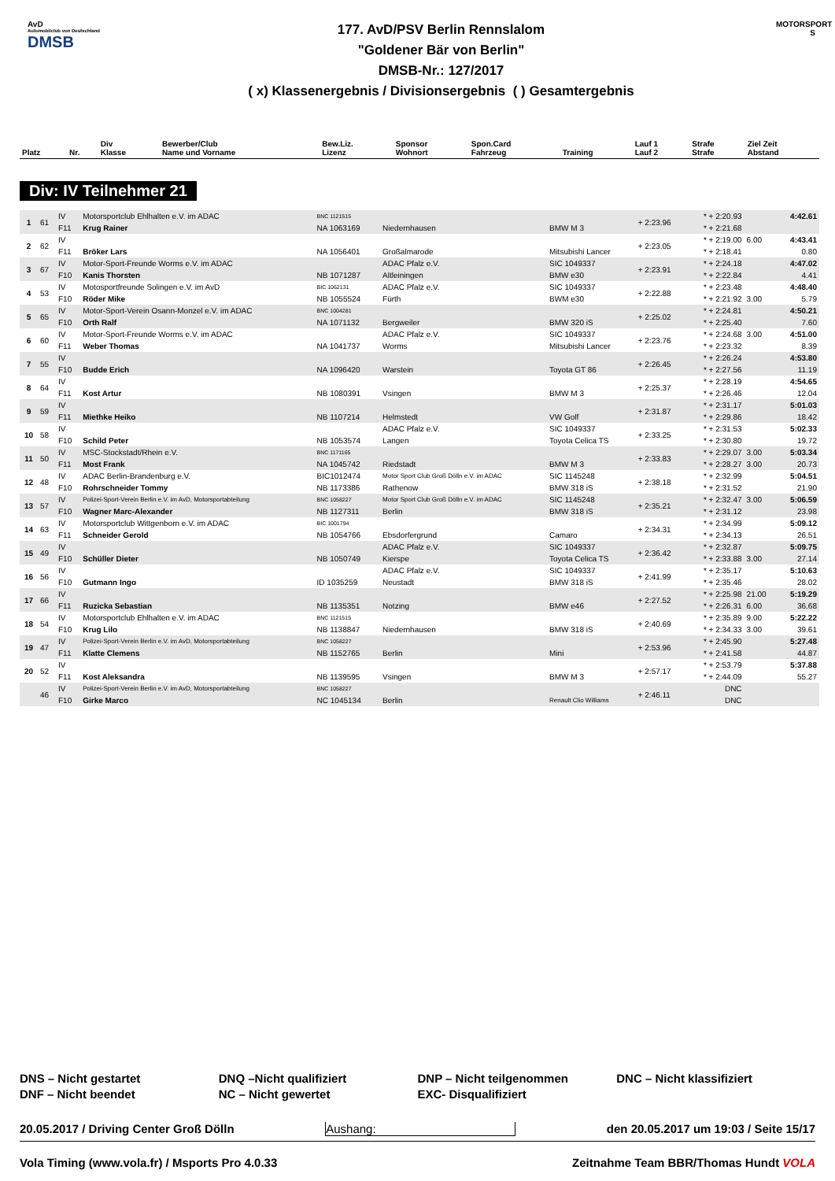AvD
Automobilclub von Deutschland
DMSB
177. AvD/PSV Berlin Rennslalom
"Goldener Bär von Berlin"
DMSB-Nr.: 127/2017
( x) Klassenergebnis / Divisionsergebnis ( ) Gesamtergebnis
MOTORSPORT S
| Platz | Nr. | Div Klasse | Bewerber/Club Name und Vorname | Bew.Liz. Lizenz | Sponsor Wohnort | Spon.Card Fahrzeug | Training | Lauf 1 Lauf 2 | Strafe Strafe | Ziel Zeit Abstand |
| --- | --- | --- | --- | --- | --- | --- | --- | --- | --- | --- |
Div: IV Teilnehmer 21
| 1 | 61 | IV | Motorsportclub Ehlhalten e.V. im ADAC | BNC 1121515 | | | + 2:23.96 | * + 2:20.93 | | 4:42.61 |
| | | F11 | Krug Rainer | NA 1063169 | Niedernhausen | BMW M 3 | | * + 2:21.68 | | |
| 2 | 62 | IV | | | | | + 2:23.05 | * + 2:19.00 | 6.00 | 4:43.41 |
| | | F11 | Bröker Lars | NA 1056401 | Großalmarode | Mitsubishi Lancer | | * + 2:18.41 | | 0.80 |
| 3 | 67 | IV | Motor-Sport-Freunde Worms e.V. im ADAC | | ADAC Pfalz e.V. | SIC 1049337 | + 2:23.91 | * + 2:24.18 | | 4:47.02 |
| | | F10 | Kanis Thorsten | NB 1071287 | Altleiningen | BMW e30 | | * + 2:22.84 | | 4.41 |
| 4 | 53 | IV | Motosportfreunde Solingen e.V. im AvD | BIC 1062131 | ADAC Pfalz e.V. | SIC 1049337 | + 2:22.88 | * + 2:23.48 | | 4:48.40 |
| | | F10 | Röder Mike | NB 1055524 | Fürth | BWM e30 | | * + 2:21.92 | 3.00 | 5.79 |
| 5 | 65 | IV | Motor-Sport-Verein Osann-Monzel e.V. im ADAC | BNC 1004281 | | | + 2:25.02 | * + 2:24.81 | | 4:50.21 |
| | | F10 | Orth Ralf | NA 1071132 | Bergweiler | BMW 320 iS | | * + 2:25.40 | | 7.60 |
| 6 | 60 | IV | Motor-Sport-Freunde Worms e.V. im ADAC | | ADAC Pfalz e.V. | SIC 1049337 | + 2:23.76 | * + 2:24.68 | 3.00 | 4:51.00 |
| | | F11 | Weber Thomas | NA 1041737 | Worms | Mitsubishi Lancer | | * + 2:23.32 | | 8.39 |
| 7 | 55 | IV | | | | | + 2:26.45 | * + 2:26.24 | | 4:53.80 |
| | | F10 | Budde Erich | NA 1096420 | Warstein | Toyota GT 86 | | * + 2:27.56 | | 11.19 |
| 8 | 64 | IV | | | | | + 2:25.37 | * + 2:28.19 | | 4:54.65 |
| | | F11 | Kost Artur | NB 1080391 | Vsingen | BMW M 3 | | * + 2:26.46 | | 12.04 |
| 9 | 59 | IV | | | | | + 2:31.87 | * + 2:31.17 | | 5:01.03 |
| | | F11 | Miethke Heiko | NB 1107214 | Helmstedt | VW Golf | | * + 2:29.86 | | 18.42 |
| 10 | 58 | IV | | | ADAC Pfalz e.V. | SIC 1049337 | + 2:33.25 | * + 2:31.53 | | 5:02.33 |
| | | F10 | Schild Peter | NB 1053574 | Langen | Toyota Celica TS | | * + 2:30.80 | | 19.72 |
| 11 | 50 | IV | MSC-Stockstadt/Rhein e.V. | BNC 1171165 | | | + 2:33.83 | * + 2:29.07 | 3.00 | 5:03.34 |
| | | F11 | Most Frank | NA 1045742 | Riedstadt | BMW M 3 | | * + 2:28.27 | 3.00 | 20.73 |
| 12 | 48 | IV | ADAC Berlin-Brandenburg e.V. | BIC1012474 | Motor Sport Club Groß Dölln e.V. im ADAC | SIC 1145248 | + 2:38.18 | * + 2:32.99 | | 5:04.51 |
| | | F10 | Rohrschneider Tommy | NB 1173386 | Rathenow | BMW 318 iS | | * + 2:31.52 | | 21.90 |
| 13 | 57 | IV | Polizei-Sport-Verein Berlin e.V. im AvD, Motorsportabteilung | BNC 1058227 | Motor Sport Club Groß Dölln e.V. im ADAC | SIC 1145248 | + 2:35.21 | * + 2:32.47 | 3.00 | 5:06.59 |
| | | F10 | Wagner Marc-Alexander | NB 1127311 | Berlin | BMW 318 iS | | * + 2:31.12 | | 23.98 |
| 14 | 63 | IV | Motorsportclub Wittgenborn e.V. im ADAC | BIC 1001794 | | | + 2:34.31 | * + 2:34.99 | | 5:09.12 |
| | | F11 | Schneider Gerold | NB 1054766 | Ebsdorfergrund | Camaro | | * + 2:34.13 | | 26.51 |
| 15 | 49 | IV | | | ADAC Pfalz e.V. | SIC 1049337 | + 2:36.42 | * + 2:32.87 | | 5:09.75 |
| | | F10 | Schüller Dieter | NB 1050749 | Kierspe | Toyota Celica TS | | * + 2:33.88 | 3.00 | 27.14 |
| 16 | 56 | IV | | | ADAC Pfalz e.V. | SIC 1049337 | + 2:41.99 | * + 2:35.17 | | 5:10.63 |
| | | F10 | Gutmann Ingo | ID 1035259 | Neustadt | BMW 318 iS | | * + 2:35.46 | | 28.02 |
| 17 | 66 | IV | | | | | + 2:27.52 | * + 2:25.98 | 21.00 | 5:19.29 |
| | | F11 | Ruzicka Sebastian | NB 1135351 | Notzing | BMW e46 | | * + 2:26.31 | 6.00 | 36.68 |
| 18 | 54 | IV | Motorsportclub Ehlhalten e.V. im ADAC | BNC 1121515 | | | + 2:40.69 | * + 2:35.89 | 9.00 | 5:22.22 |
| | | F10 | Krug Lilo | NB 1138847 | Niedernhausen | BMW 318 iS | | * + 2:34.33 | 3.00 | 39.61 |
| 19 | 47 | IV | Polizei-Sport-Verein Berlin e.V. im AvD, Motorsportabteilung | BNC 1058227 | | | + 2:53.96 | * + 2:45.90 | | 5:27.48 |
| | | F11 | Klatte Clemens | NB 1152765 | Berlin | Mini | | * + 2:41.58 | | 44.87 |
| 20 | 52 | IV | | | | | + 2:57.17 | * + 2:53.79 | | 5:37.88 |
| | | F11 | Kost Aleksandra | NB 1139595 | Vsingen | BMW M 3 | | * + 2:44.09 | | 55.27 |
| | 46 | IV | Polizei-Sport-Verein Berlin e.V. im AvD, Motorsportabteilung | BNC 1058227 | | | + 2:46.11 | DNC | | |
| | | F10 | Girke Marco | NC 1045134 | Berlin | Renault Clio Williams | | DNC | | |
DNS – Nicht gestartet
DNF – Nicht beendet
DNQ –Nicht qualifiziert
NC – Nicht gewertet
DNP – Nicht teilgenommen
EXC- Disqualifiziert
DNC – Nicht klassifiziert
20.05.2017 / Driving Center Groß Dölln Aushang: den 20.05.2017 um 19:03 / Seite 15/17
Vola Timing (www.vola.fr) / Msports Pro 4.0.33 Zeitnahme Team BBR/Thomas Hundt VOLA